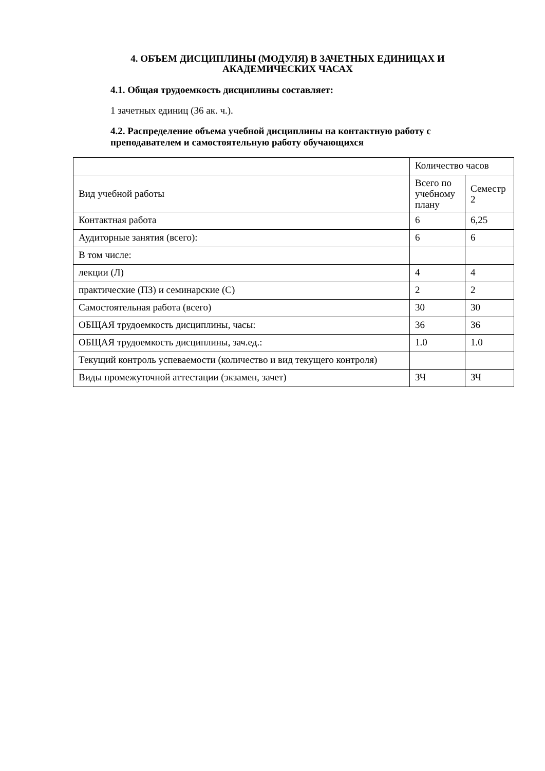4. ОБЪЕМ ДИСЦИПЛИНЫ (МОДУЛЯ) В ЗАЧЕТНЫХ ЕДИНИЦАХ И АКАДЕМИЧЕСКИХ ЧАСАХ
4.1. Общая трудоемкость дисциплины составляет:
1 зачетных единиц (36 ак. ч.).
4.2. Распределение объема учебной дисциплины на контактную работу с преподавателем и самостоятельную работу обучающихся
| | Количество часов | |
| Вид учебной работы | Всего по учебному плану | Семестр 2 |
| Контактная работа | 6 | 6,25 |
| Аудиторные занятия (всего): | 6 | 6 |
| В том числе: | | |
| лекции (Л) | 4 | 4 |
| практические (ПЗ) и семинарские (С) | 2 | 2 |
| Самостоятельная работа (всего) | 30 | 30 |
| ОБЩАЯ трудоемкость дисциплины, часы: | 36 | 36 |
| ОБЩАЯ трудоемкость дисциплины, зач.ед.: | 1.0 | 1.0 |
| Текущий контроль успеваемости (количество и вид текущего контроля) | | |
| Виды промежуточной аттестации (экзамен, зачет) | ЗЧ | ЗЧ |